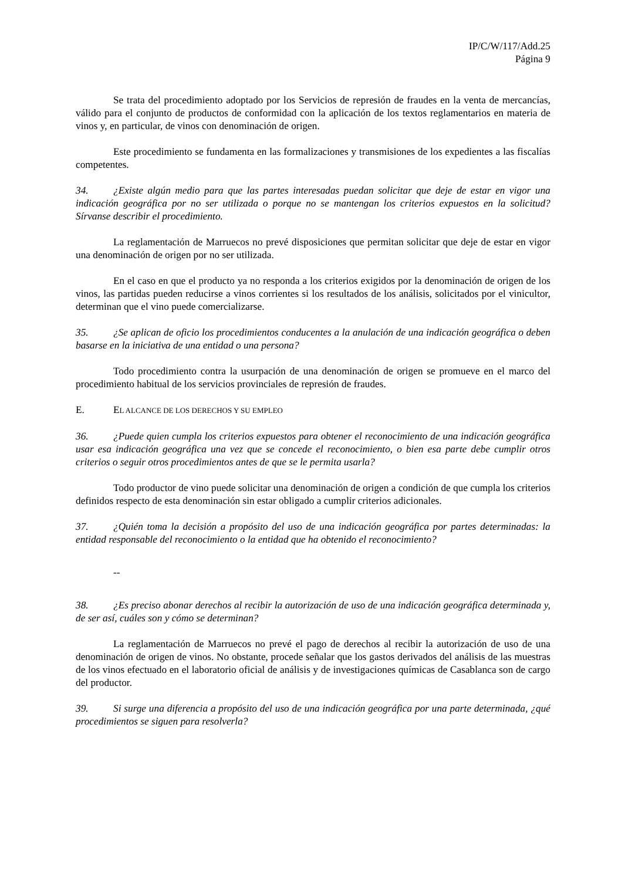IP/C/W/117/Add.25
Página 9
Se trata del procedimiento adoptado por los Servicios de represión de fraudes en la venta de mercancías, válido para el conjunto de productos de conformidad con la aplicación de los textos reglamentarios en materia de vinos y, en particular, de vinos con denominación de origen.
Este procedimiento se fundamenta en las formalizaciones y transmisiones de los expedientes a las fiscalías competentes.
34. ¿Existe algún medio para que las partes interesadas puedan solicitar que deje de estar en vigor una indicación geográfica por no ser utilizada o porque no se mantengan los criterios expuestos en la solicitud? Sírvanse describir el procedimiento.
La reglamentación de Marruecos no prevé disposiciones que permitan solicitar que deje de estar en vigor una denominación de origen por no ser utilizada.
En el caso en que el producto ya no responda a los criterios exigidos por la denominación de origen de los vinos, las partidas pueden reducirse a vinos corrientes si los resultados de los análisis, solicitados por el vinicultor, determinan que el vino puede comercializarse.
35. ¿Se aplican de oficio los procedimientos conducentes a la anulación de una indicación geográfica o deben basarse en la iniciativa de una entidad o una persona?
Todo procedimiento contra la usurpación de una denominación de origen se promueve en el marco del procedimiento habitual de los servicios provinciales de represión de fraudes.
E. EL ALCANCE DE LOS DERECHOS Y SU EMPLEO
36. ¿Puede quien cumpla los criterios expuestos para obtener el reconocimiento de una indicación geográfica usar esa indicación geográfica una vez que se concede el reconocimiento, o bien esa parte debe cumplir otros criterios o seguir otros procedimientos antes de que se le permita usarla?
Todo productor de vino puede solicitar una denominación de origen a condición de que cumpla los criterios definidos respecto de esta denominación sin estar obligado a cumplir criterios adicionales.
37. ¿Quién toma la decisión a propósito del uso de una indicación geográfica por partes determinadas: la entidad responsable del reconocimiento o la entidad que ha obtenido el reconocimiento?
--
38. ¿Es preciso abonar derechos al recibir la autorización de uso de una indicación geográfica determinada y, de ser así, cuáles son y cómo se determinan?
La reglamentación de Marruecos no prevé el pago de derechos al recibir la autorización de uso de una denominación de origen de vinos. No obstante, procede señalar que los gastos derivados del análisis de las muestras de los vinos efectuado en el laboratorio oficial de análisis y de investigaciones químicas de Casablanca son de cargo del productor.
39. Si surge una diferencia a propósito del uso de una indicación geográfica por una parte determinada, ¿qué procedimientos se siguen para resolverla?